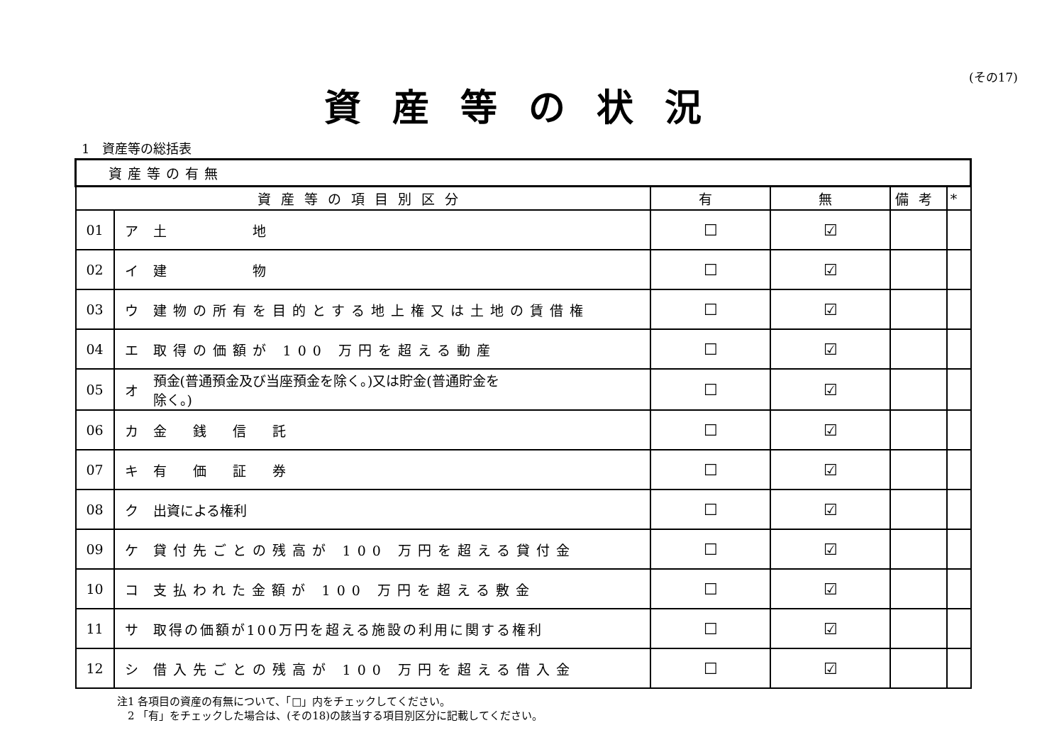(その17)
資産等の状況
1　資産等の総括表
| 資産等の有無 | | | | | | |
| 資産等の項目別区分 | | | 有 | 無 | 備考 | * |
| 01 | ア | 土 地 | ☐ | ☑ | | |
| 02 | イ | 建 物 | ☐ | ☑ | | |
| 03 | ウ | 建物の所有を目的とする地上権又は土地の賃借権 | ☐ | ☑ | | |
| 04 | エ | 取得の価額が 100 万円を超える動産 | ☐ | ☑ | | |
| 05 | オ | 預金(普通預金及び当座預金を除く。)又は貯金(普通貯金を 除く。) | ☐ | ☑ | | |
| 06 | カ | 金 銭 信 託 | ☐ | ☑ | | |
| 07 | キ | 有 価 証 券 | ☐ | ☑ | | |
| 08 | ク | 出資による権利 | ☐ | ☑ | | |
| 09 | ケ | 貸付先ごとの残高が 100 万円を超える貸付金 | ☐ | ☑ | | |
| 10 | コ | 支払われた金額が 100 万円を超える敷金 | ☐ | ☑ | | |
| 11 | サ | 取得の価額が100万円を超える施設の利用に関する権利 | ☐ | ☑ | | |
| 12 | シ | 借入先ごとの残高が 100 万円を超える借入金 | ☐ | ☑ | | |
注1 各項目の資産の有無について、「□」内をチェックしてください。
　2 「有」をチェックした場合は、(その18)の該当する項目別区分に記載してください。